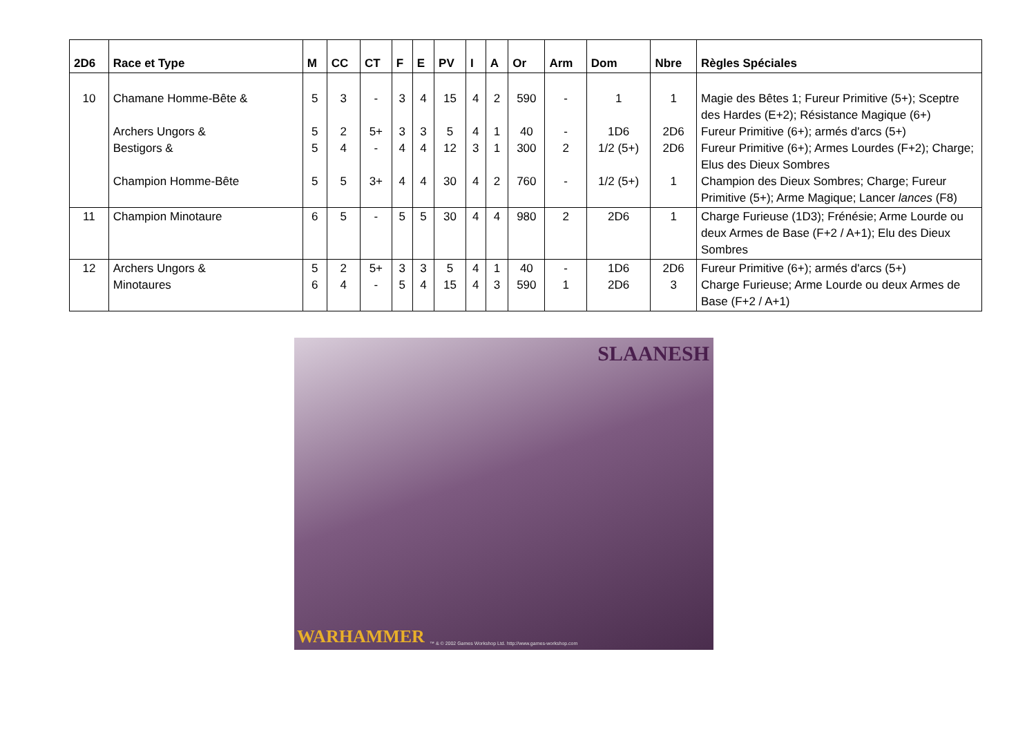| 2D6 | Race et Type | M | CC | CT | F | E | PV | I | A | Or | Arm | Dom | Nbre | Règles Spéciales |
| --- | --- | --- | --- | --- | --- | --- | --- | --- | --- | --- | --- | --- | --- | --- |
| 10 | Chamane Homme-Bête & Archers Ungors & Bestigors & Champion Homme-Bête | 5 5 5 5 | 3 2 4 5 | - 5+ - 3+ | 3 3 4 4 | 4 3 4 4 | 15 5 12 30 | 4 4 3 4 | 2 1 1 2 | 590 40 300 760 | - - 2 - | 1 1D6 1/2 (5+) 1/2 (5+) | 1 2D6 2D6 1 | Magie des Bêtes 1; Fureur Primitive (5+); Sceptre des Hardes (E+2); Résistance Magique (6+) Fureur Primitive (6+); armés d'arcs (5+) Fureur Primitive (6+); Armes Lourdes (F+2); Charge; Elus des Dieux Sombres Champion des Dieux Sombres; Charge; Fureur Primitive (5+); Arme Magique; Lancer lances (F8) |
| 11 | Champion Minotaure | 6 | 5 | - | 5 | 5 | 30 | 4 | 4 | 980 | 2 | 2D6 | 1 | Charge Furieuse (1D3); Frénésie; Arme Lourde ou deux Armes de Base (F+2 / A+1); Elu des Dieux Sombres |
| 12 | Archers Ungors & Minotaures | 5 6 | 2 4 | 5+ - | 3 5 | 3 4 | 5 15 | 4 4 | 1 3 | 40 590 | - 1 | 1D6 2D6 | 2D6 3 | Fureur Primitive (6+); armés d'arcs (5+) Charge Furieuse; Arme Lourde ou deux Armes de Base (F+2 / A+1) |
SLAANESH
WARHAMMER
™ & © 2002 Games Workshop Ltd. http://www.games-workshop.com